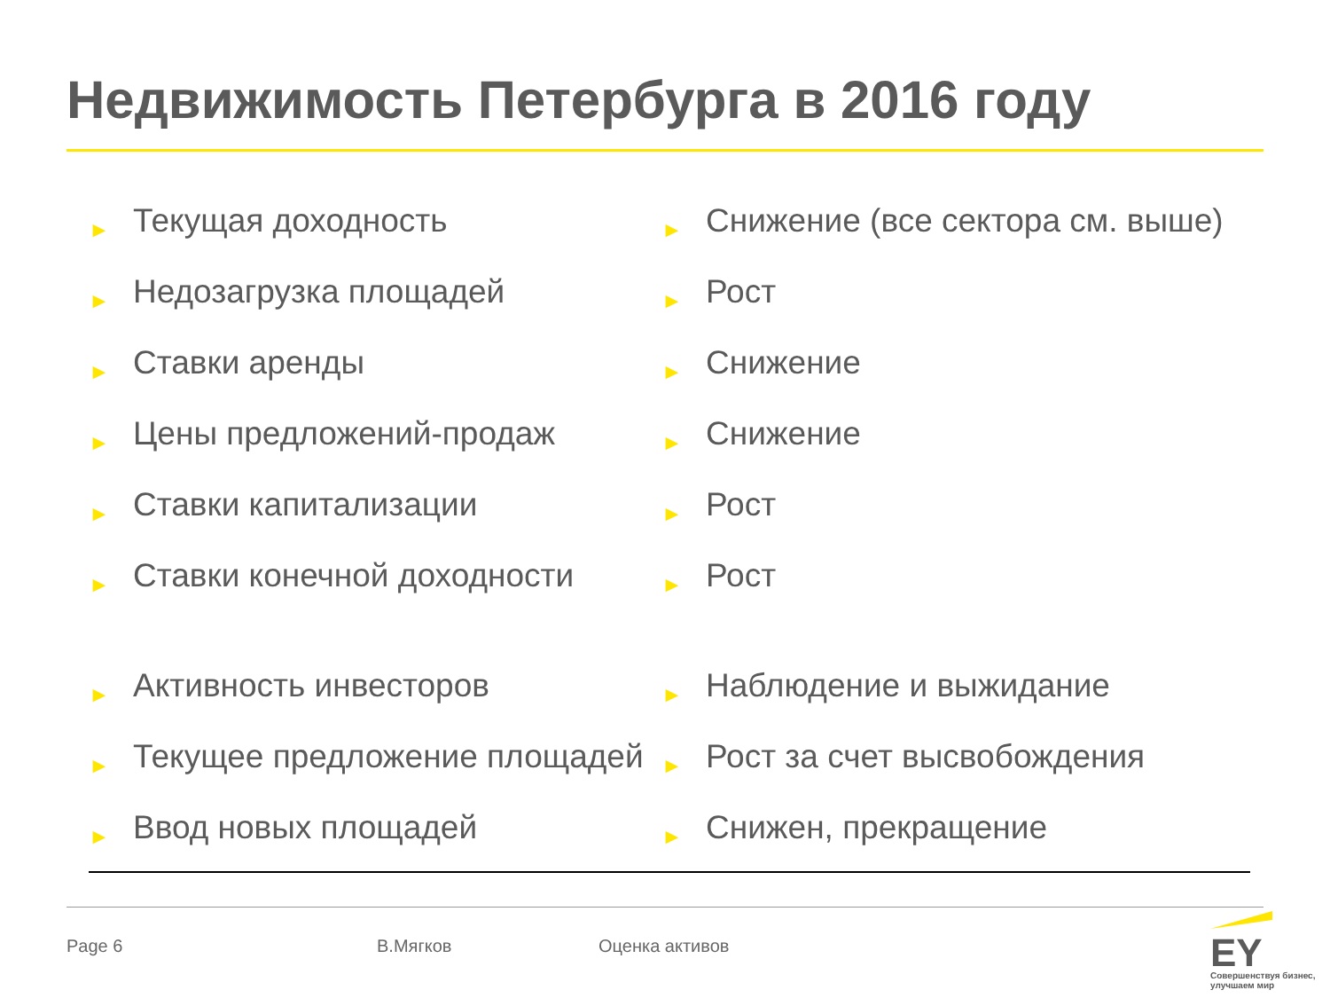Недвижимость Петербурга в 2016 году
| ► | Текущая доходность | ► | Снижение (все сектора см. выше) |
| ► | Недозагрузка площадей | ► | Рост |
| ► | Ставки аренды | ► | Снижение |
| ► | Цены предложений-продаж | ► | Снижение |
| ► | Ставки капитализации | ► | Рост |
| ► | Ставки конечной доходности | ► | Рост |
| ► | Активность инвесторов | ► | Наблюдение и выжидание |
| ► | Текущее предложение площадей | ► | Рост за счет высвобождения |
| ► | Ввод новых площадей | ► | Снижен, прекращение |
Page 6 В.Мягков Оценка активов
EY
Совершенствуя бизнес, улучшаем мир